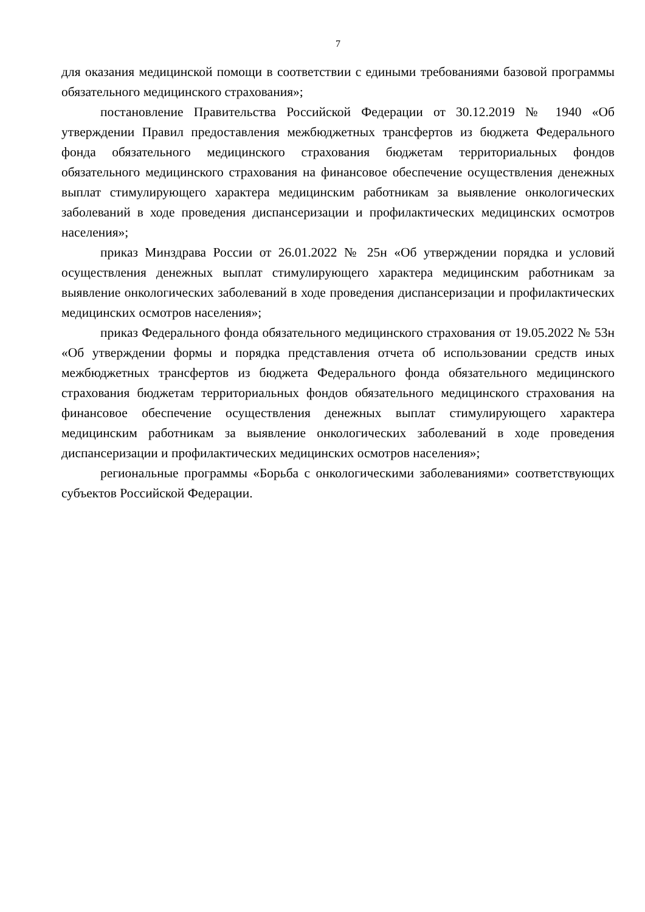7
для оказания медицинской помощи в соответствии с едиными требованиями базовой программы обязательного медицинского страхования»;
постановление Правительства Российской Федерации от 30.12.2019 № 1940 «Об утверждении Правил предоставления межбюджетных трансфертов из бюджета Федерального фонда обязательного медицинского страхования бюджетам территориальных фондов обязательного медицинского страхования на финансовое обеспечение осуществления денежных выплат стимулирующего характера медицинским работникам за выявление онкологических заболеваний в ходе проведения диспансеризации и профилактических медицинских осмотров населения»;
приказ Минздрава России от 26.01.2022 № 25н «Об утверждении порядка и условий осуществления денежных выплат стимулирующего характера медицинским работникам за выявление онкологических заболеваний в ходе проведения диспансеризации и профилактических медицинских осмотров населения»;
приказ Федерального фонда обязательного медицинского страхования от 19.05.2022 № 53н «Об утверждении формы и порядка представления отчета об использовании средств иных межбюджетных трансфертов из бюджета Федерального фонда обязательного медицинского страхования бюджетам территориальных фондов обязательного медицинского страхования на финансовое обеспечение осуществления денежных выплат стимулирующего характера медицинским работникам за выявление онкологических заболеваний в ходе проведения диспансеризации и профилактических медицинских осмотров населения»;
региональные программы «Борьба с онкологическими заболеваниями» соответствующих субъектов Российской Федерации.